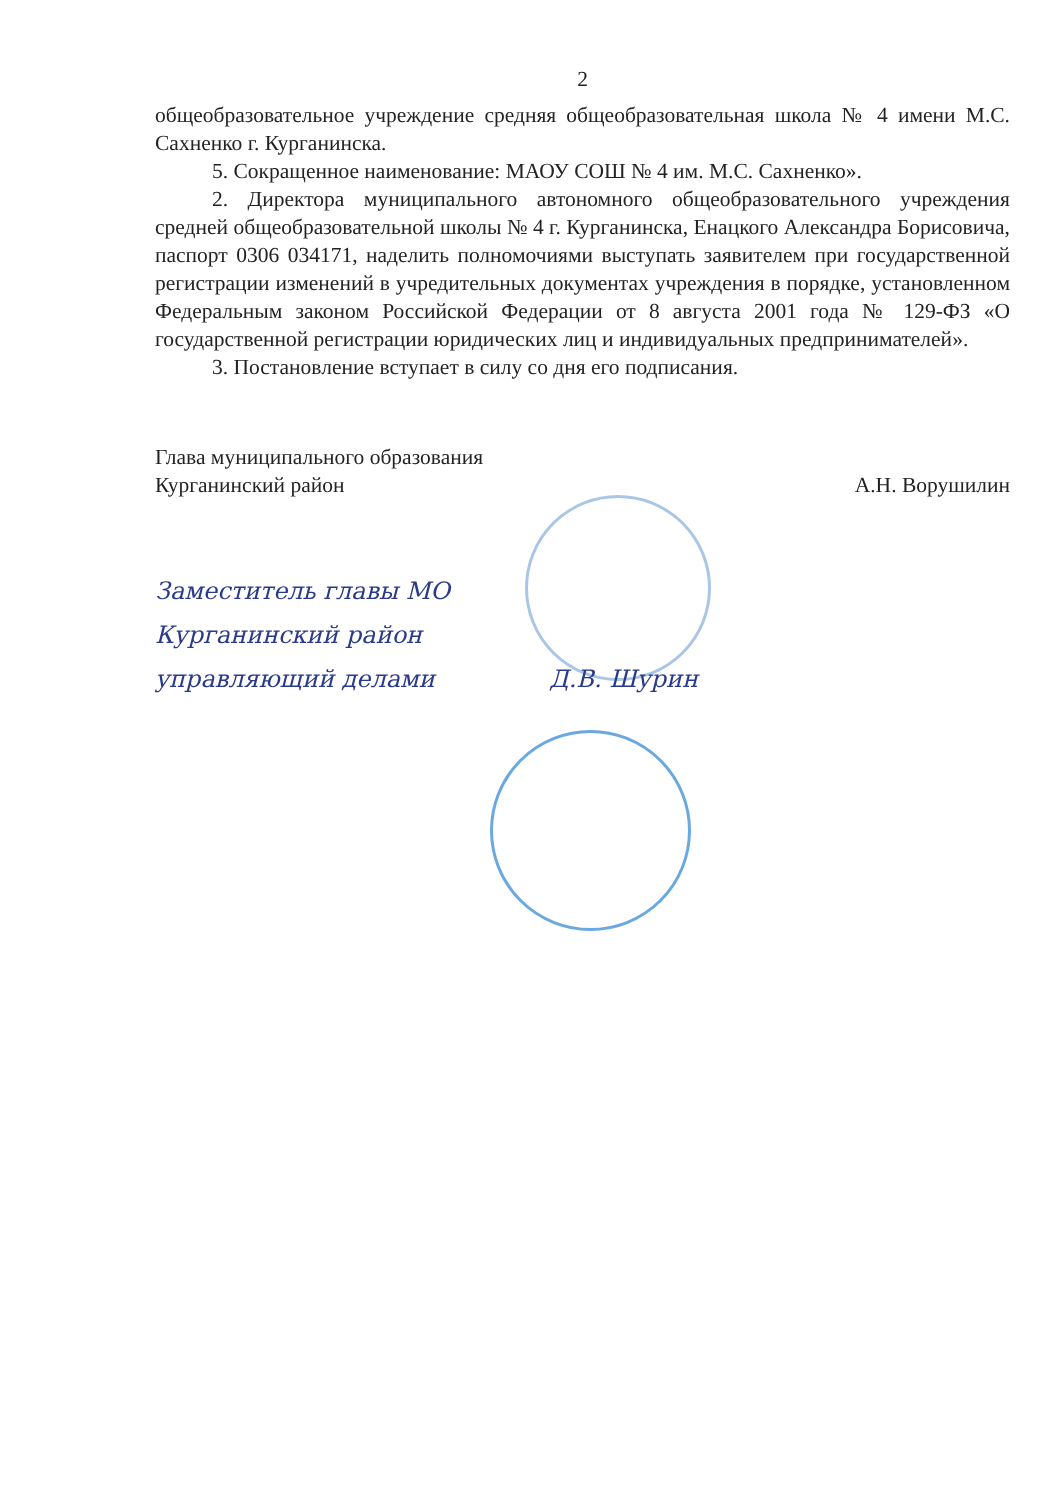2
общеобразовательное учреждение средняя общеобразовательная школа № 4 имени М.С. Сахненко г. Курганинска.
5. Сокращенное наименование: МАОУ СОШ № 4 им. М.С. Сахненко».
2. Директора муниципального автономного общеобразовательного учреждения средней общеобразовательной школы № 4 г. Курганинска, Енацкого Александра Борисовича, паспорт 0306 034171, наделить полномочиями выступать заявителем при государственной регистрации изменений в учредительных документах учреждения в порядке, установленном Федеральным законом Российской Федерации от 8 августа 2001 года № 129-ФЗ «О государственной регистрации юридических лиц и индивидуальных предпринимателей».
3. Постановление вступает в силу со дня его подписания.
Глава муниципального образования
Курганинский район
А.Н. Ворушилин
Заместитель главы МО
Курганинский район
управляющий делами Д.В. Шурин